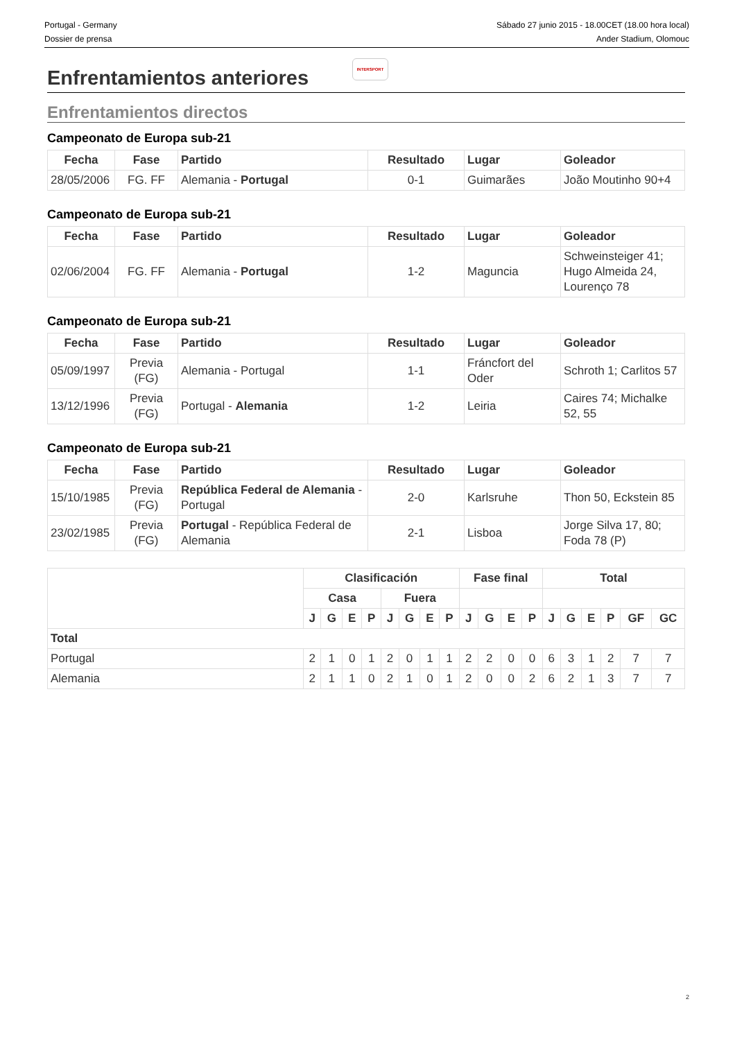Portugal - Germany
Dossier de prensa
Sábado 27 junio 2015 - 18.00CET (18.00 hora local)
Ander Stadium, Olomouc
Enfrentamientos anteriores
INTERSPORT
Enfrentamientos directos
Campeonato de Europa sub-21
| Fecha | Fase | Partido | Resultado | Lugar | Goleador |
| --- | --- | --- | --- | --- | --- |
| 28/05/2006 | FG. FF | Alemania - Portugal | 0-1 | Guimarães | João Moutinho 90+4 |
Campeonato de Europa sub-21
| Fecha | Fase | Partido | Resultado | Lugar | Goleador |
| --- | --- | --- | --- | --- | --- |
| 02/06/2004 | FG. FF | Alemania - Portugal | 1-2 | Maguncia | Schweinsteiger 41; Hugo Almeida 24, Lourenço 78 |
Campeonato de Europa sub-21
| Fecha | Fase | Partido | Resultado | Lugar | Goleador |
| --- | --- | --- | --- | --- | --- |
| 05/09/1997 | Previa (FG) | Alemania - Portugal | 1-1 | Fráncfort del Oder | Schroth 1; Carlitos 57 |
| 13/12/1996 | Previa (FG) | Portugal - Alemania | 1-2 | Leiria | Caires 74; Michalke 52, 55 |
Campeonato de Europa sub-21
| Fecha | Fase | Partido | Resultado | Lugar | Goleador |
| --- | --- | --- | --- | --- | --- |
| 15/10/1985 | Previa (FG) | República Federal de Alemania - Portugal | 2-0 | Karlsruhe | Thon 50, Eckstein 85 |
| 23/02/1985 | Previa (FG) | Portugal - República Federal de Alemania | 2-1 | Lisboa | Jorge Silva 17, 80; Foda 78 (P) |
| | Clasificación | | | | | | | | Fase final | | | | Total | | | | | |
| --- | --- | --- | --- | --- | --- | --- | --- | --- | --- | --- | --- | --- | --- | --- | --- | --- | --- | --- |
| | Casa | | | | Fuera | | | | | | | | | | | | | |
| | J | G | E | P | J | G | E | P | J | G | E | P | J | G | E | P | GF | GC |
| Total | | | | | | | | | | | | | | | | | | |
| Portugal | 2 | 1 | 0 | 1 | 2 | 0 | 1 | 1 | 2 | 2 | 0 | 0 | 6 | 3 | 1 | 2 | 7 | 7 |
| Alemania | 2 | 1 | 1 | 0 | 2 | 1 | 0 | 1 | 2 | 0 | 0 | 2 | 6 | 2 | 1 | 3 | 7 | 7 |
2